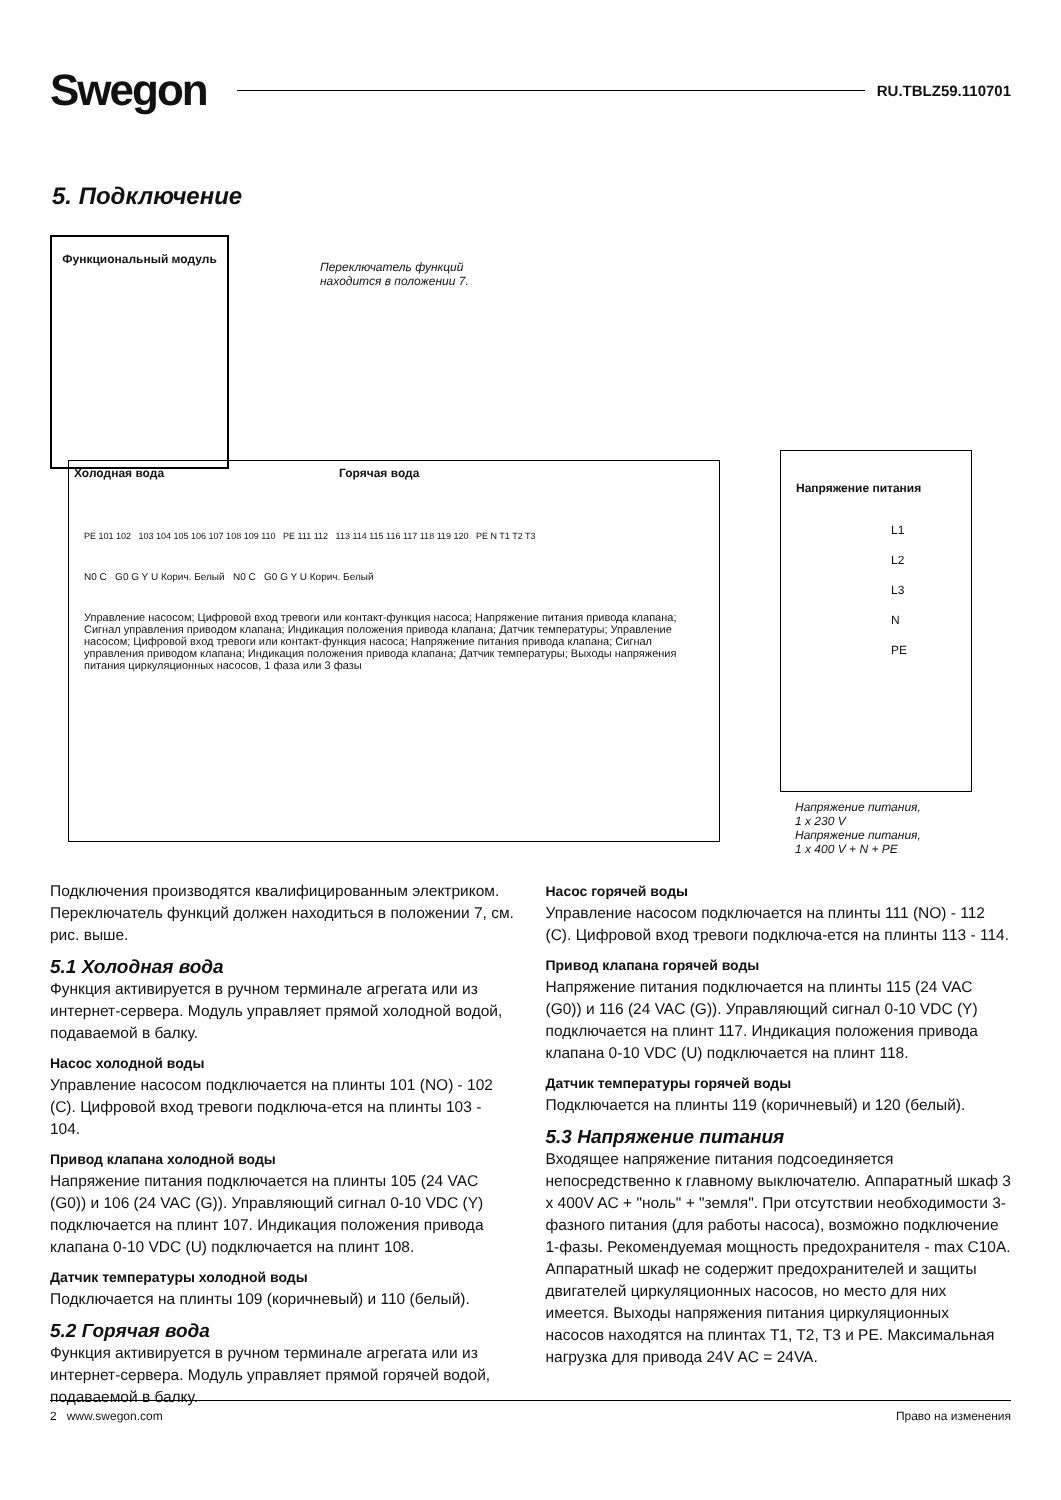Swegon RU.TBLZ59.110701
5. Подключение
Функциональный модуль
Переключатель функций
находится в положении 7.
Холодная вода Горячая вода
PE 101 102 103 104 105 106 107 108 109 110 PE 111 112 113 114 115 116 117 118 119 120 PE N T1 T2 T3
N0 C G0 G Y U Корич. Белый N0 C G0 G Y U Корич. Белый
Управление насосом; Цифровой вход тревоги или контакт-функция насоса; Напряжение питания привода клапана; Сигнал управления приводом клапана; Индикация положения привода клапана; Датчик температуры; Управление насосом; Цифровой вход тревоги или контакт-функция насоса; Напряжение питания привода клапана; Сигнал управления приводом клапана; Индикация положения привода клапана; Датчик температуры; Выходы напряжения питания циркуляционных насосов, 1 фаза или 3 фазы
Напряжение питания
L1
L2
L3
N
PE
Напряжение питания,
1 x 230 V
Напряжение питания,
1 x 400 V + N + PE
Подключения производятся квалифицированным электриком.
Переключатель функций должен находиться в положении 7, см. рис. выше.
5.1 Холодная вода
Функция активируется в ручном терминале агрегата или из интернет-сервера. Модуль управляет прямой холодной водой, подаваемой в балку.
Насос холодной воды
Управление насосом подключается на плинты 101 (NO) - 102 (C). Цифровой вход тревоги подключа-ется на плинты 103 - 104.
Привод клапана холодной воды
Напряжение питания подключается на плинты 105 (24 VAC (G0)) и 106 (24 VAC (G)). Управляющий сигнал 0-10 VDC (Y) подключается на плинт 107. Индикация положения привода клапана 0-10 VDC (U) подключается на плинт 108.
Датчик температуры холодной воды
Подключается на плинты 109 (коричневый) и 110 (белый).
5.2 Горячая вода
Функция активируется в ручном терминале агрегата или из интернет-сервера. Модуль управляет прямой горячей водой, подаваемой в балку.
Насос горячей воды
Управление насосом подключается на плинты 111 (NO) - 112 (C). Цифровой вход тревоги подключа-ется на плинты 113 - 114.
Привод клапана горячей воды
Напряжение питания подключается на плинты 115 (24 VAC (G0)) и 116 (24 VAC (G)). Управляющий сигнал 0-10 VDC (Y) подключается на плинт 117. Индикация положения привода клапана 0-10 VDC (U) подключается на плинт 118.
Датчик температуры горячей воды
Подключается на плинты 119 (коричневый) и 120 (белый).
5.3 Напряжение питания
Входящее напряжение питания подсоединяется непосредственно к главному выключателю. Аппаратный шкаф 3 x 400V AC + "ноль" + "земля". При отсутствии необходимости 3-фазного питания (для работы насоса), возможно подключение 1-фазы. Рекомендуемая мощность предохранителя - max C10A. Аппаратный шкаф не содержит предохранителей и защиты двигателей циркуляционных насосов, но место для них имеется. Выходы напряжения питания циркуляционных насосов находятся на плинтах T1, T2, T3 и PE. Максимальная нагрузка для привода 24V AC = 24VA.
2 www.swegon.com Право на изменения